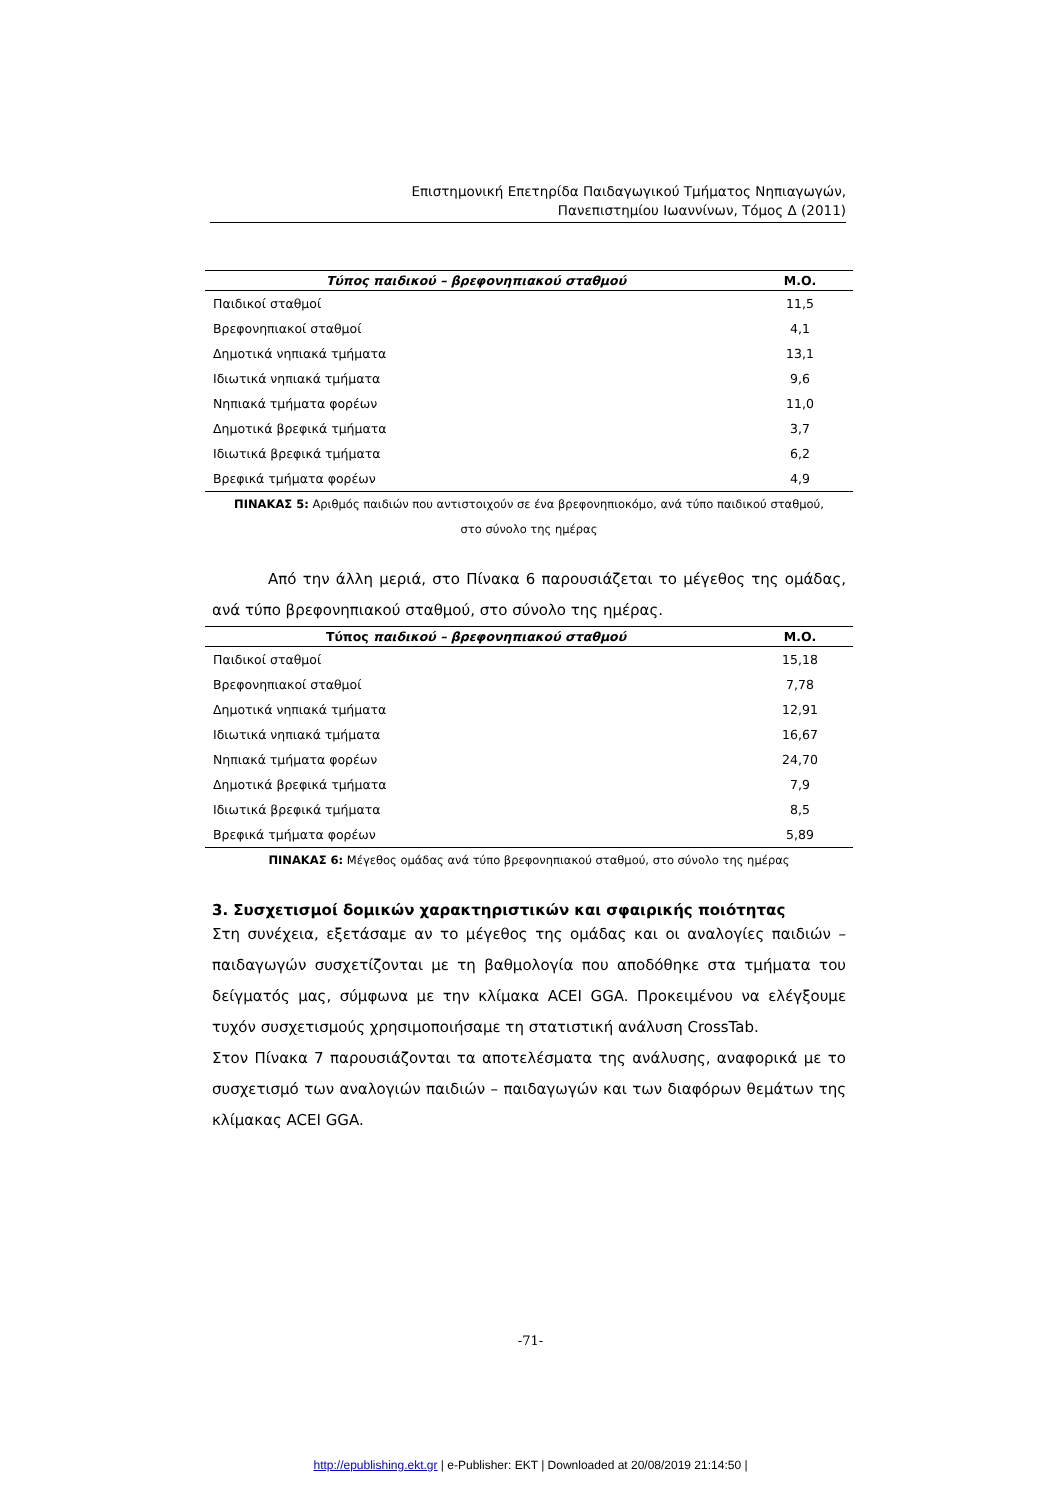Επιστημονική Επετηρίδα Παιδαγωγικού Τμήματος Νηπιαγωγών,
Πανεπιστημίου Ιωαννίνων, Τόμος Δ (2011)
| Τύπος παιδικού – βρεφονηπιακού σταθμού | Μ.Ο. |
| --- | --- |
| Παιδικοί σταθμοί | 11,5 |
| Βρεφονηπιακοί σταθμοί | 4,1 |
| Δημοτικά νηπιακά τμήματα | 13,1 |
| Ιδιωτικά νηπιακά τμήματα | 9,6 |
| Νηπιακά τμήματα φορέων | 11,0 |
| Δημοτικά βρεφικά τμήματα | 3,7 |
| Ιδιωτικά βρεφικά τμήματα | 6,2 |
| Βρεφικά τμήματα φορέων | 4,9 |
ΠΙΝΑΚΑΣ 5: Αριθμός παιδιών που αντιστοιχούν σε ένα βρεφονηπιοκόμο, ανά τύπο παιδικού σταθμού,
στο σύνολο της ημέρας
Από την άλλη μεριά, στο Πίνακα 6 παρουσιάζεται το μέγεθος της ομάδας, ανά τύπο βρεφονηπιακού σταθμού, στο σύνολο της ημέρας.
| Τύπος παιδικού – βρεφονηπιακού σταθμού | Μ.Ο. |
| --- | --- |
| Παιδικοί σταθμοί | 15,18 |
| Βρεφονηπιακοί σταθμοί | 7,78 |
| Δημοτικά νηπιακά τμήματα | 12,91 |
| Ιδιωτικά νηπιακά τμήματα | 16,67 |
| Νηπιακά τμήματα φορέων | 24,70 |
| Δημοτικά βρεφικά τμήματα | 7,9 |
| Ιδιωτικά βρεφικά τμήματα | 8,5 |
| Βρεφικά τμήματα φορέων | 5,89 |
ΠΙΝΑΚΑΣ 6: Μέγεθος ομάδας ανά τύπο βρεφονηπιακού σταθμού, στο σύνολο της ημέρας
3. Συσχετισμοί δομικών χαρακτηριστικών και σφαιρικής ποιότητας
Στη συνέχεια, εξετάσαμε αν το μέγεθος της ομάδας και οι αναλογίες παιδιών – παιδαγωγών συσχετίζονται με τη βαθμολογία που αποδόθηκε στα τμήματα του δείγματός μας, σύμφωνα με την κλίμακα ACEI GGA. Προκειμένου να ελέγξουμε τυχόν συσχετισμούς χρησιμοποιήσαμε τη στατιστική ανάλυση CrossTab.
Στον Πίνακα 7 παρουσιάζονται τα αποτελέσματα της ανάλυσης, αναφορικά με το συσχετισμό των αναλογιών παιδιών – παιδαγωγών και των διαφόρων θεμάτων της κλίμακας ACEI GGA.
-71-
http://epublishing.ekt.gr | e-Publisher: EKT | Downloaded at 20/08/2019 21:14:50 |